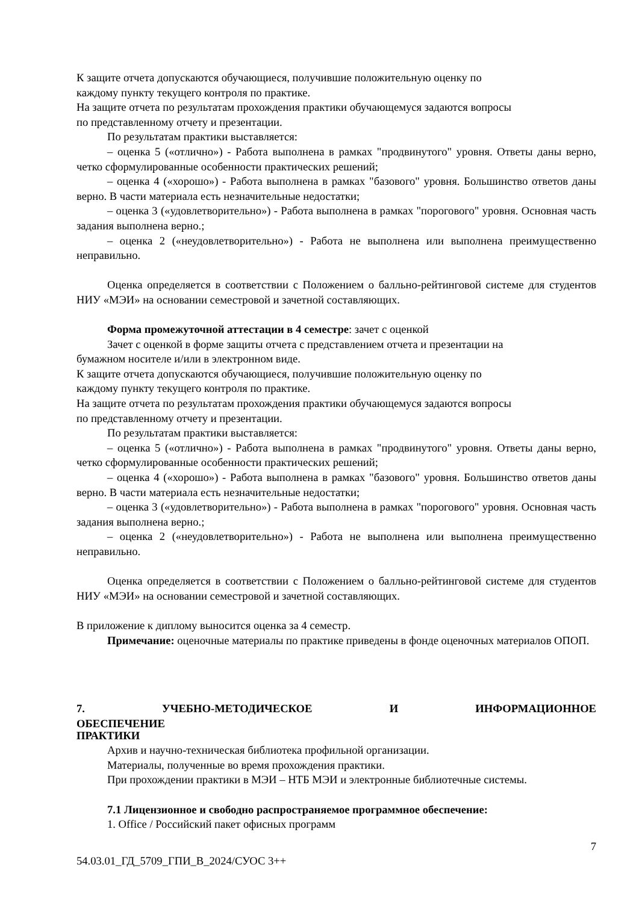К защите отчета допускаются обучающиеся, получившие положительную оценку по
каждому пункту текущего контроля по практике.
На защите отчета по результатам прохождения практики обучающемуся задаются вопросы
по представленному отчету и презентации.
По результатам практики выставляется:
– оценка 5 («отлично») - Работа выполнена в рамках "продвинутого" уровня. Ответы даны верно, четко сформулированные особенности практических решений;
– оценка 4 («хорошо») - Работа выполнена в рамках "базового" уровня. Большинство ответов даны верно. В части материала есть незначительные недостатки;
– оценка 3 («удовлетворительно») - Работа выполнена в рамках "порогового" уровня. Основная часть задания выполнена верно.;
– оценка 2 («неудовлетворительно») - Работа не выполнена или выполнена преимущественно неправильно.
Оценка определяется в соответствии с Положением о балльно-рейтинговой системе для студентов НИУ «МЭИ» на основании семестровой и зачетной составляющих.
Форма промежуточной аттестации в 4 семестре: зачет с оценкой
Зачет с оценкой в форме защиты отчета с представлением отчета и презентации на
бумажном носителе и/или в электронном виде.
К защите отчета допускаются обучающиеся, получившие положительную оценку по
каждому пункту текущего контроля по практике.
На защите отчета по результатам прохождения практики обучающемуся задаются вопросы
по представленному отчету и презентации.
По результатам практики выставляется:
– оценка 5 («отлично») - Работа выполнена в рамках "продвинутого" уровня. Ответы даны верно, четко сформулированные особенности практических решений;
– оценка 4 («хорошо») - Работа выполнена в рамках "базового" уровня. Большинство ответов даны верно. В части материала есть незначительные недостатки;
– оценка 3 («удовлетворительно») - Работа выполнена в рамках "порогового" уровня. Основная часть задания выполнена верно.;
– оценка 2 («неудовлетворительно») - Работа не выполнена или выполнена преимущественно неправильно.
Оценка определяется в соответствии с Положением о балльно-рейтинговой системе для студентов НИУ «МЭИ» на основании семестровой и зачетной составляющих.
В приложение к диплому выносится оценка за 4 семестр.
Примечание: оценочные материалы по практике приведены в фонде оценочных материалов ОПОП.
7. УЧЕБНО-МЕТОДИЧЕСКОЕ И ИНФОРМАЦИОННОЕ ОБЕСПЕЧЕНИЕ
ПРАКТИКИ
Архив и научно-техническая библиотека профильной организации.
Материалы, полученные во время прохождения практики.
При прохождении практики в МЭИ – НТБ МЭИ и электронные библиотечные системы.
7.1 Лицензионное и свободно распространяемое программное обеспечение:
1. Office / Российский пакет офисных программ
7
54.03.01_ГД_5709_ГПИ_В_2024/СУОС 3++